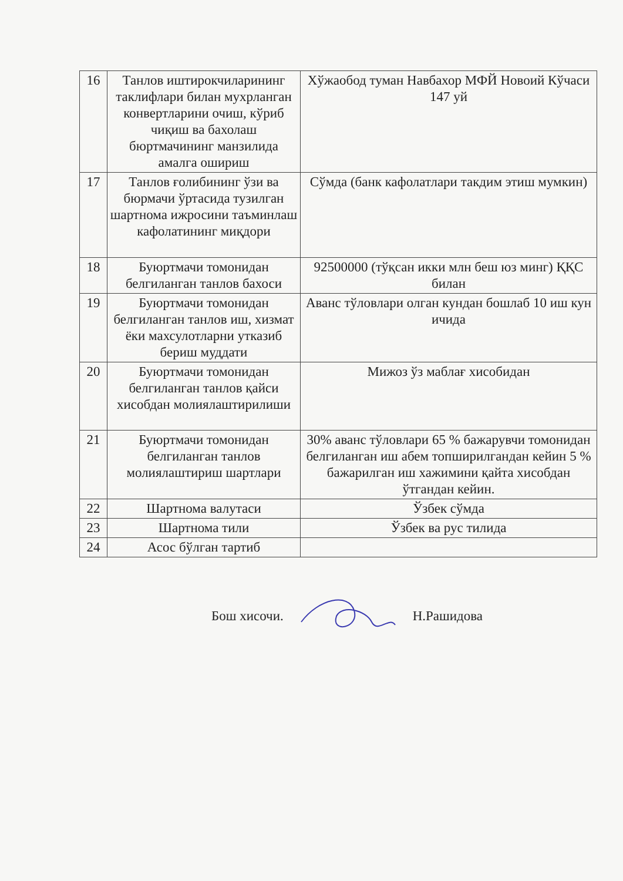| 16 | Танлов иштирокчиларининг таклифлари билан мухрланган конвертларини очиш, кўриб чиқиш ва бахолаш бюртмачининг манзилида амалга ошириш | Хўжаобод туман Навбахор МФЙ Новоий Кўчаси 147 уй |
| 17 | Танлов ғолибининг ўзи ва бюрмачи ўртасида тузилган шартнома ижросини таъминлаш кафолатининг миқдори | Сўмда (банк кафолатлари такдим этиш мумкин) |
| 18 | Буюртмачи томонидан белгиланган танлов бахоси | 92500000 (тўқсан икки млн беш юз минг) ҚҚС билан |
| 19 | Буюртмачи томонидан белгиланган танлов иш, хизмат ёки махсулотларни утказиб бериш муддати | Аванс тўловлари олган кундан бошлаб 10 иш кун ичида |
| 20 | Буюртмачи томонидан белгиланган танлов қайси хисобдан молиялаштирилиши | Мижоз ўз маблағ хисобидан |
| 21 | Буюртмачи томонидан белгиланган танлов молиялаштириш шартлари | 30% аванс тўловлари 65 % бажарувчи томонидан белгиланган иш абем топширилгандан кейин 5 % бажарилган иш хажимини қайта хисобдан ўтгандан кейин. |
| 22 | Шартнома валутаси | Ўзбек сўмда |
| 23 | Шартнома тили | Ўзбек ва рус тилида |
| 24 | Асос бўлган тартиб | |
Бош хисочи. Н.Рашидова